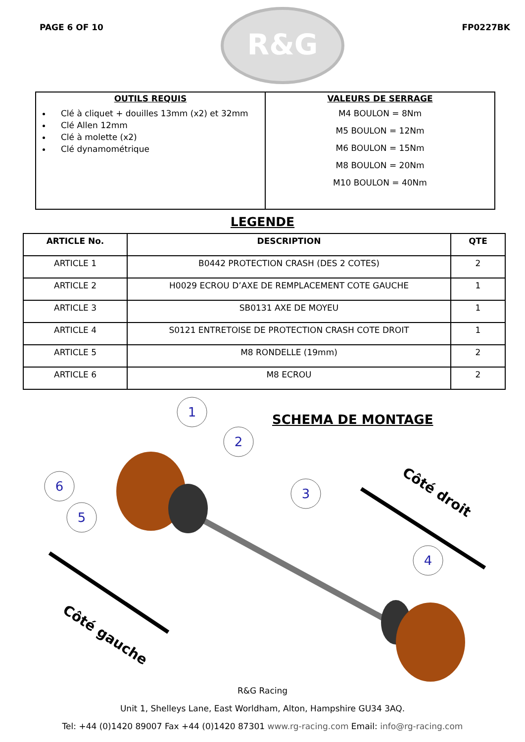PAGE 6 OF 10
R&G
FP0227BK
| OUTILS REQUIS Clé à cliquet + douilles 13mm (x2) et 32mm Clé Allen 12mm Clé à molette (x2) Clé dynamométrique | VALEURS DE SERRAGE M4 BOULON = 8Nm M5 BOULON = 12Nm M6 BOULON = 15Nm M8 BOULON = 20Nm M10 BOULON = 40Nm |
LEGENDE
| ARTICLE No. | DESCRIPTION | QTE |
| --- | --- | --- |
| ARTICLE 1 | B0442 PROTECTION CRASH (DES 2 COTES) | 2 |
| ARTICLE 2 | H0029 ECROU D’AXE DE REMPLACEMENT COTE GAUCHE | 1 |
| ARTICLE 3 | SB0131 AXE DE MOYEU | 1 |
| ARTICLE 4 | S0121 ENTRETOISE DE PROTECTION CRASH COTE DROIT | 1 |
| ARTICLE 5 | M8 RONDELLE (19mm) | 2 |
| ARTICLE 6 | M8 ECROU | 2 |
1
2
3
4
6
5
Côté droit
Côté gauche
SCHEMA DE MONTAGE
R&G Racing
Unit 1, Shelleys Lane, East Worldham, Alton, Hampshire GU34 3AQ.
Tel: +44 (0)1420 89007 Fax +44 (0)1420 87301 www.rg-racing.com Email: info@rg-racing.com